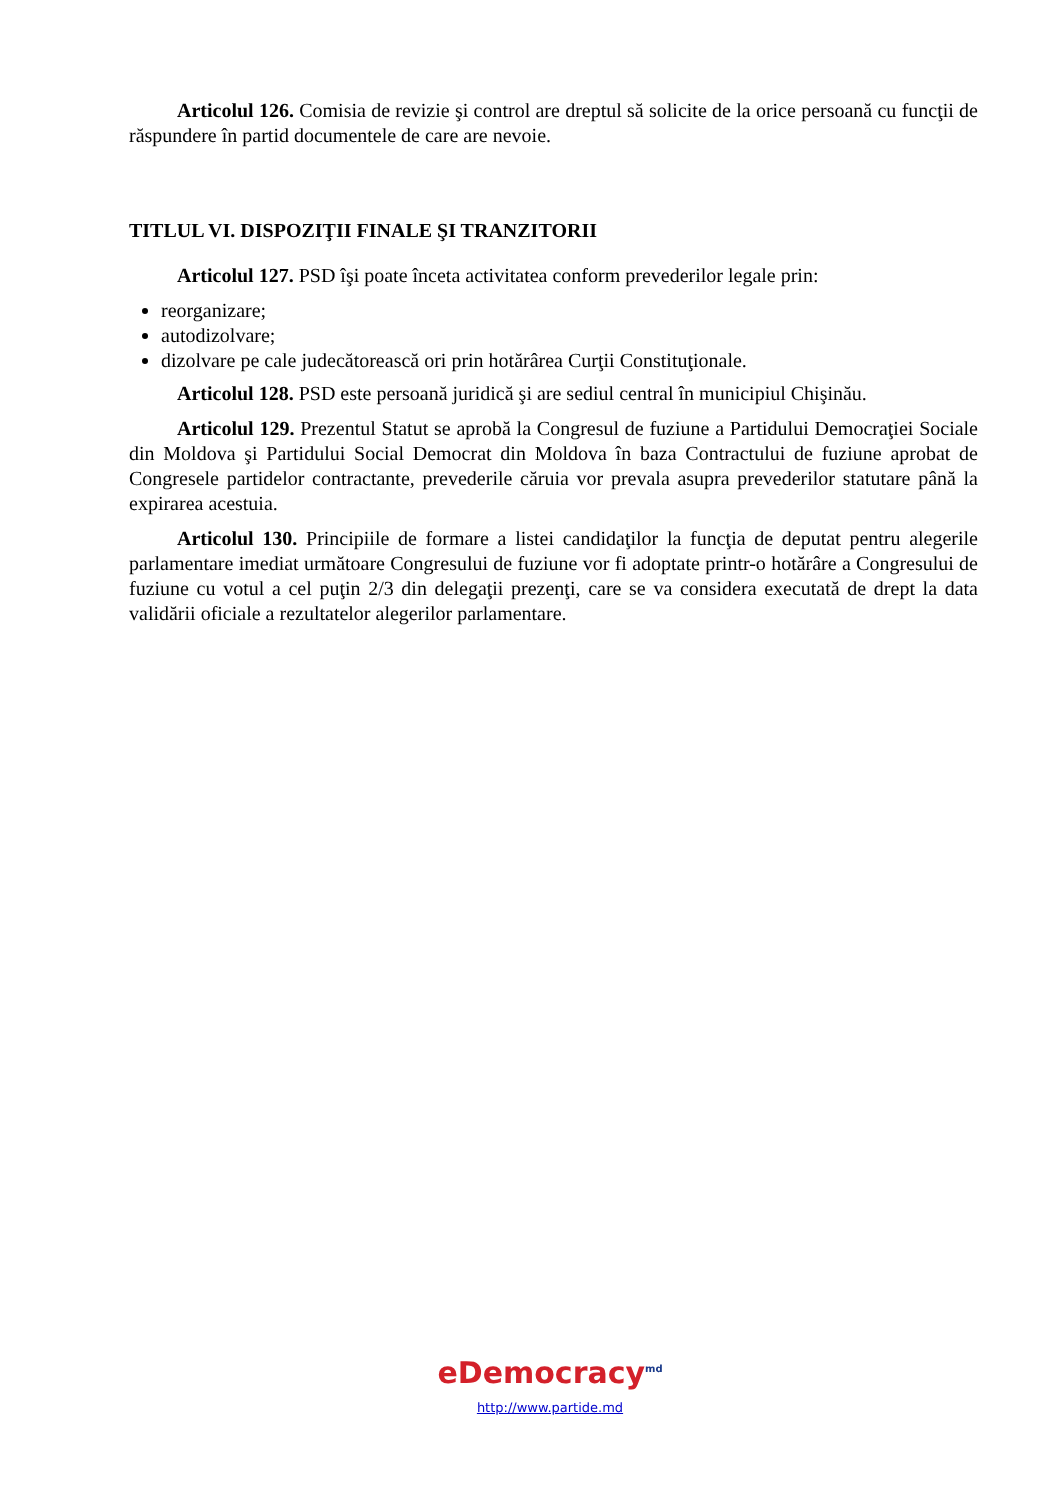Articolul 126. Comisia de revizie şi control are dreptul să solicite de la orice persoană cu funcţii de răspundere în partid documentele de care are nevoie.
TITLUL VI. DISPOZIŢII FINALE ŞI TRANZITORII
Articolul 127. PSD îşi poate înceta activitatea conform prevederilor legale prin:
reorganizare;
autodizolvare;
dizolvare pe cale judecătorească ori prin hotărârea Curţii Constituţionale.
Articolul 128. PSD este persoană juridică şi are sediul central în municipiul Chişinău.
Articolul 129. Prezentul Statut se aprobă la Congresul de fuziune a Partidului Democraţiei Sociale din Moldova şi Partidului Social Democrat din Moldova în baza Contractului de fuziune aprobat de Congresele partidelor contractante, prevederile căruia vor prevala asupra prevederilor statutare până la expirarea acestuia.
Articolul 130. Principiile de formare a listei candidaţilor la funcţia de deputat pentru alegerile parlamentare imediat următoare Congresului de fuziune vor fi adoptate printr-o hotărâre a Congresului de fuziune cu votul a cel puţin 2/3 din delegaţii prezenţi, care se va considera executată de drept la data validării oficiale a rezultatelor alegerilor parlamentare.
eDemocracy<sup>md</sup>
http://www.partide.md